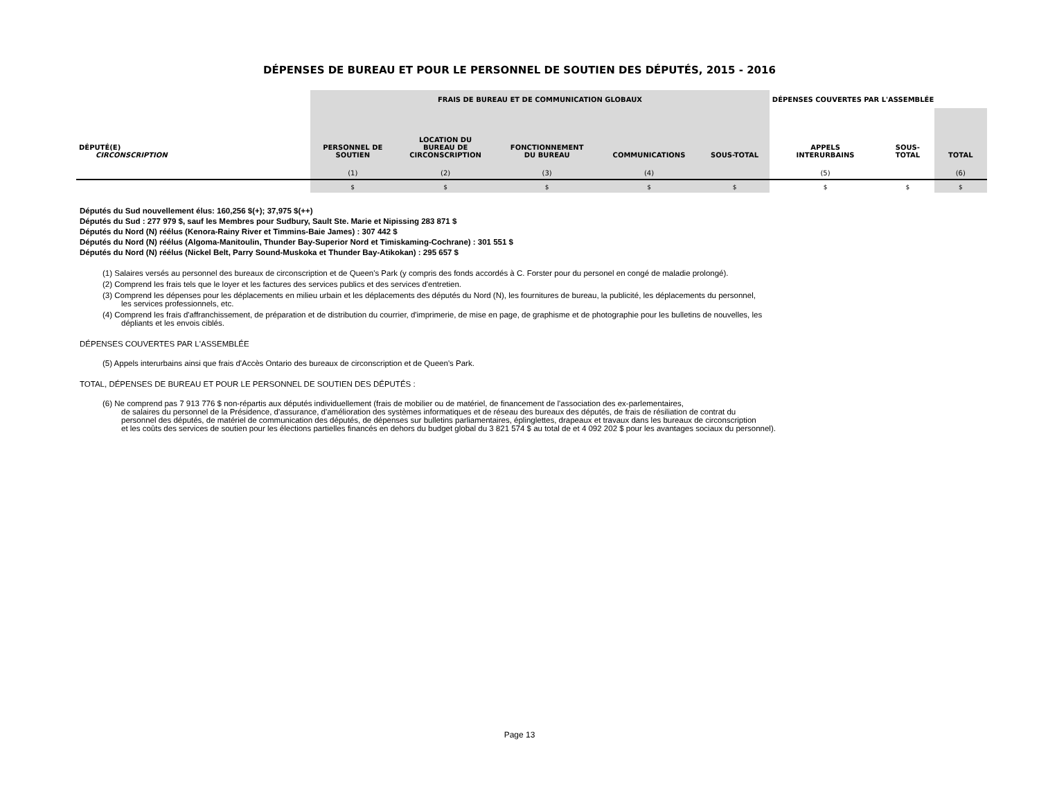DÉPENSES DE BUREAU ET POUR LE PERSONNEL DE SOUTIEN DES DÉPUTÉS, 2015 - 2016
| | FRAIS DE BUREAU ET DE COMMUNICATION GLOBAUX | | | | | DÉPENSES COUVERTES PAR L'ASSEMBLÉE | | |
| --- | --- | --- | --- | --- | --- | --- | --- | --- |
| DÉPUTÉ(E) CIRCONSCRIPTION | PERSONNEL DE SOUTIEN | LOCATION DU BUREAU DE CIRCONSCRIPTION | FONCTIONNEMENT DU BUREAU | COMMUNICATIONS | SOUS-TOTAL | APPELS INTERURBAINS | SOUS- TOTAL | TOTAL |
| | (1) | (2) | (3) | (4) | | (5) | | (6) |
| | $ | $ | $ | $ | $ | $ | $ | $ |
Députés du Sud nouvellement élus: 160,256 $(+); 37,975 $(++)
Députés du Sud : 277 979 $, sauf les Membres pour Sudbury, Sault Ste. Marie et Nipissing 283 871 $
Députés du Nord (N) réélus (Kenora-Rainy River et Timmins-Baie James) : 307 442 $
Députés du Nord (N) réélus (Algoma-Manitoulin, Thunder Bay-Superior Nord et Timiskaming-Cochrane) : 301 551 $
Députés du Nord (N) réélus (Nickel Belt, Parry Sound-Muskoka et Thunder Bay-Atikokan) : 295 657 $
(1) Salaires versés au personnel des bureaux de circonscription et de Queen's Park (y compris des fonds accordés à C. Forster pour du personel en congé de maladie prolongé).
(2) Comprend les frais tels que le loyer et les factures des services publics et des services d'entretien.
(3) Comprend les dépenses pour les déplacements en milieu urbain et les déplacements des députés du Nord (N), les fournitures de bureau, la publicité, les déplacements du personnel,
les services professionnels, etc.
(4) Comprend les frais d'affranchissement, de préparation et de distribution du courrier, d'imprimerie, de mise en page, de graphisme et de photographie pour les bulletins de nouvelles, les
dépliants et les envois ciblés.
DÉPENSES COUVERTES PAR L'ASSEMBLÉE
(5) Appels interurbains ainsi que frais d'Accès Ontario des bureaux de circonscription et de Queen's Park.
TOTAL, DÉPENSES DE BUREAU ET POUR LE PERSONNEL DE SOUTIEN DES DÉPUTÉS :
(6) Ne comprend pas 7 913 776 $ non-répartis aux députés individuellement (frais de mobilier ou de matériel, de financement de l'association des ex-parlementaires,
de salaires du personnel de la Présidence, d'assurance, d'amélioration des systèmes informatiques et de réseau des bureaux des députés, de frais de résiliation de contrat du
personnel des députés, de matériel de communication des députés, de dépenses sur bulletins parliamentaires, éplinglettes, drapeaux et travaux dans les bureaux de circonscription
et les coûts des services de soutien pour les élections partielles financés en dehors du budget global du 3 821 574 $ au total de et 4 092 202 $ pour les avantages sociaux du personnel).
Page 13